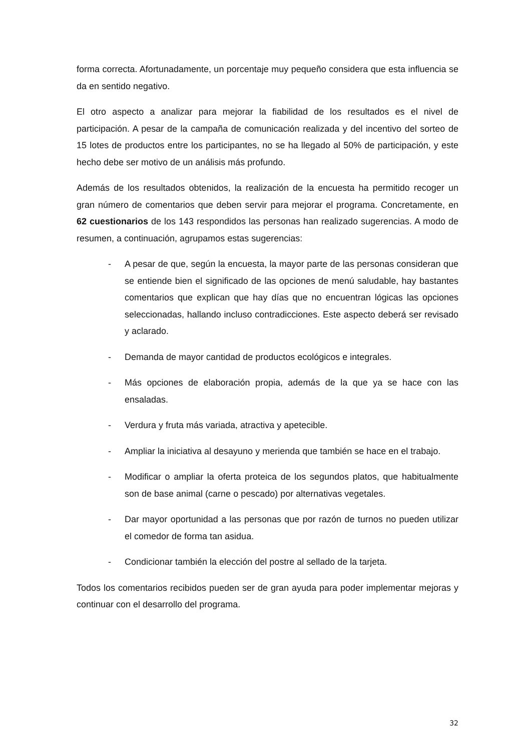forma correcta. Afortunadamente, un porcentaje muy pequeño considera que esta influencia se da en sentido negativo.
El otro aspecto a analizar para mejorar la fiabilidad de los resultados es el nivel de participación. A pesar de la campaña de comunicación realizada y del incentivo del sorteo de 15 lotes de productos entre los participantes, no se ha llegado al 50% de participación, y este hecho debe ser motivo de un análisis más profundo.
Además de los resultados obtenidos, la realización de la encuesta ha permitido recoger un gran número de comentarios que deben servir para mejorar el programa. Concretamente, en 62 cuestionarios de los 143 respondidos las personas han realizado sugerencias. A modo de resumen, a continuación, agrupamos estas sugerencias:
- A pesar de que, según la encuesta, la mayor parte de las personas consideran que se entiende bien el significado de las opciones de menú saludable, hay bastantes comentarios que explican que hay días que no encuentran lógicas las opciones seleccionadas, hallando incluso contradicciones. Este aspecto deberá ser revisado y aclarado.
- Demanda de mayor cantidad de productos ecológicos e integrales.
- Más opciones de elaboración propia, además de la que ya se hace con las ensaladas.
- Verdura y fruta más variada, atractiva y apetecible.
- Ampliar la iniciativa al desayuno y merienda que también se hace en el trabajo.
- Modificar o ampliar la oferta proteica de los segundos platos, que habitualmente son de base animal (carne o pescado) por alternativas vegetales.
- Dar mayor oportunidad a las personas que por razón de turnos no pueden utilizar el comedor de forma tan asidua.
- Condicionar también la elección del postre al sellado de la tarjeta.
Todos los comentarios recibidos pueden ser de gran ayuda para poder implementar mejoras y continuar con el desarrollo del programa.
32